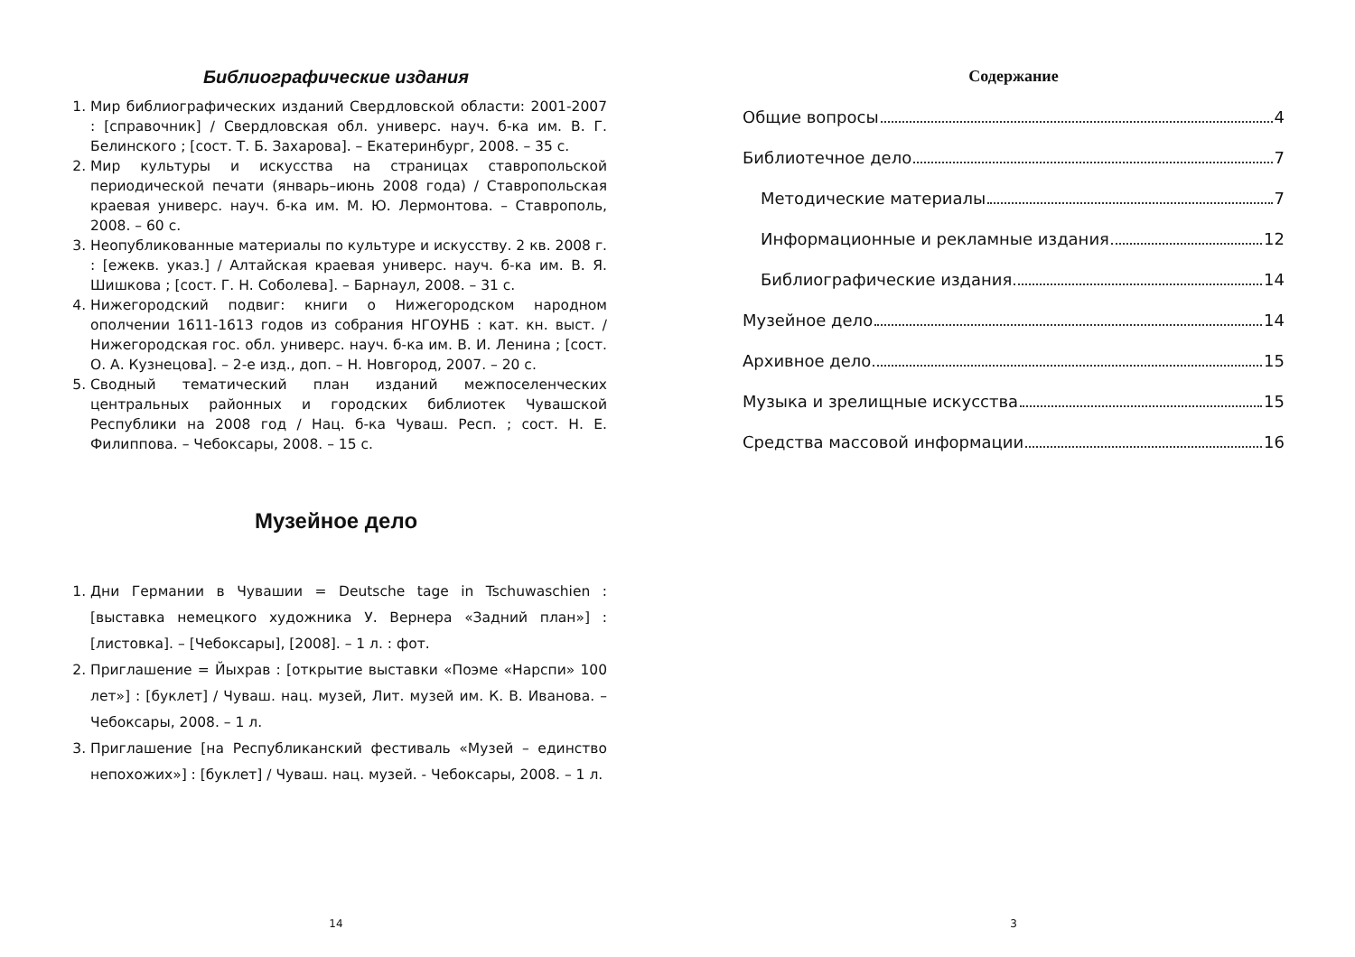Библиографические издания
1. Мир библиографических изданий Свердловской области: 2001-2007 : [справочник] / Свердловская обл. универс. науч. б-ка им. В. Г. Белинского ; [сост. Т. Б. Захарова]. – Екатеринбург, 2008. – 35 с.
2. Мир культуры и искусства на страницах ставропольской периодической печати (январь–июнь 2008 года) / Ставропольская краевая универс. науч. б-ка им. М. Ю. Лермонтова. – Ставрополь, 2008. – 60 с.
3. Неопубликованные материалы по культуре и искусству. 2 кв. 2008 г. : [ежекв. указ.] / Алтайская краевая универс. науч. б-ка им. В. Я. Шишкова ; [сост. Г. Н. Соболева]. – Барнаул, 2008. – 31 с.
4. Нижегородский подвиг: книги о Нижегородском народном ополчении 1611-1613 годов из собрания НГОУНБ : кат. кн. выст. / Нижегородская гос. обл. универс. науч. б-ка им. В. И. Ленина ; [сост. О. А. Кузнецова]. – 2-е изд., доп. – Н. Новгород, 2007. – 20 с.
5. Сводный тематический план изданий межпоселенческих центральных районных и городских библиотек Чувашской Республики на 2008 год / Нац. б-ка Чуваш. Респ. ; сост. Н. Е. Филиппова. – Чебоксары, 2008. – 15 с.
Музейное дело
1. Дни Германии в Чувашии = Deutsche tage in Tschuwaschien : [выставка немецкого художника У. Вернера «Задний план»] : [листовка]. – [Чебоксары], [2008]. – 1 л. : фот.
2. Приглашение = Йыхрав : [открытие выставки «Поэме «Нарспи» 100 лет»] : [буклет] / Чуваш. нац. музей, Лит. музей им. К. В. Иванова. – Чебоксары, 2008. – 1 л.
3. Приглашение [на Республиканский фестиваль «Музей – единство непохожих»] : [буклет] / Чуваш. нац. музей. - Чебоксары, 2008. – 1 л.
14
Содержание
Общие вопросы 4
Библиотечное дело 7
Методические материалы 7
Информационные и рекламные издания 12
Библиографические издания 14
Музейное дело 14
Архивное дело 15
Музыка и зрелищные искусства 15
Средства массовой информации 16
3